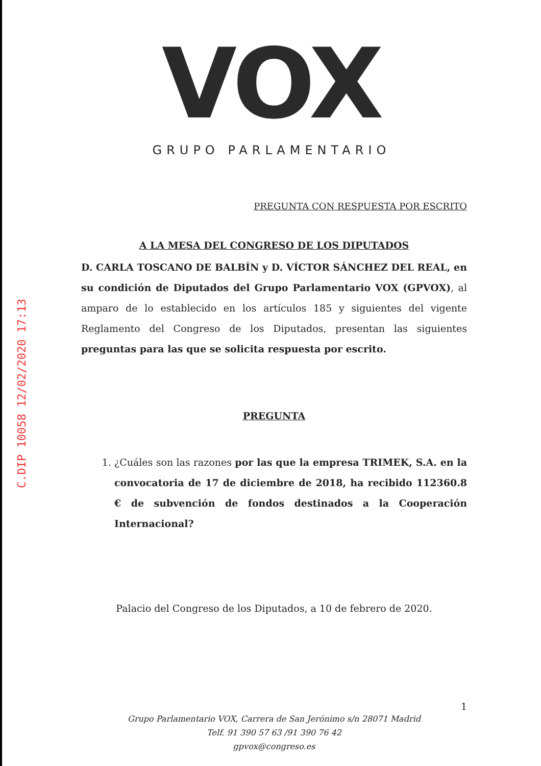VOX
GRUPO PARLAMENTARIO
C.DIP 10058 12/02/2020 17:13
PREGUNTA CON RESPUESTA POR ESCRITO
A LA MESA DEL CONGRESO DE LOS DIPUTADOS
D. CARLA TOSCANO DE BALBÍN y D. VÍCTOR SÁNCHEZ DEL REAL, en su condición de Diputados del Grupo Parlamentario VOX (GPVOX), al amparo de lo establecido en los artículos 185 y siguientes del vigente Reglamento del Congreso de los Diputados, presentan las siguientes preguntas para las que se solicita respuesta por escrito.
PREGUNTA
1. ¿Cuáles son las razones por las que la empresa TRIMEK, S.A. en la convocatoria de 17 de diciembre de 2018, ha recibido 112360.8 € de subvención de fondos destinados a la Cooperación Internacional?
Palacio del Congreso de los Diputados, a 10 de febrero de 2020.
1
Grupo Parlamentario VOX, Carrera de San Jerónimo s/n 28071 Madrid
Telf. 91 390 57 63 /91 390 76 42
gpvox@congreso.es